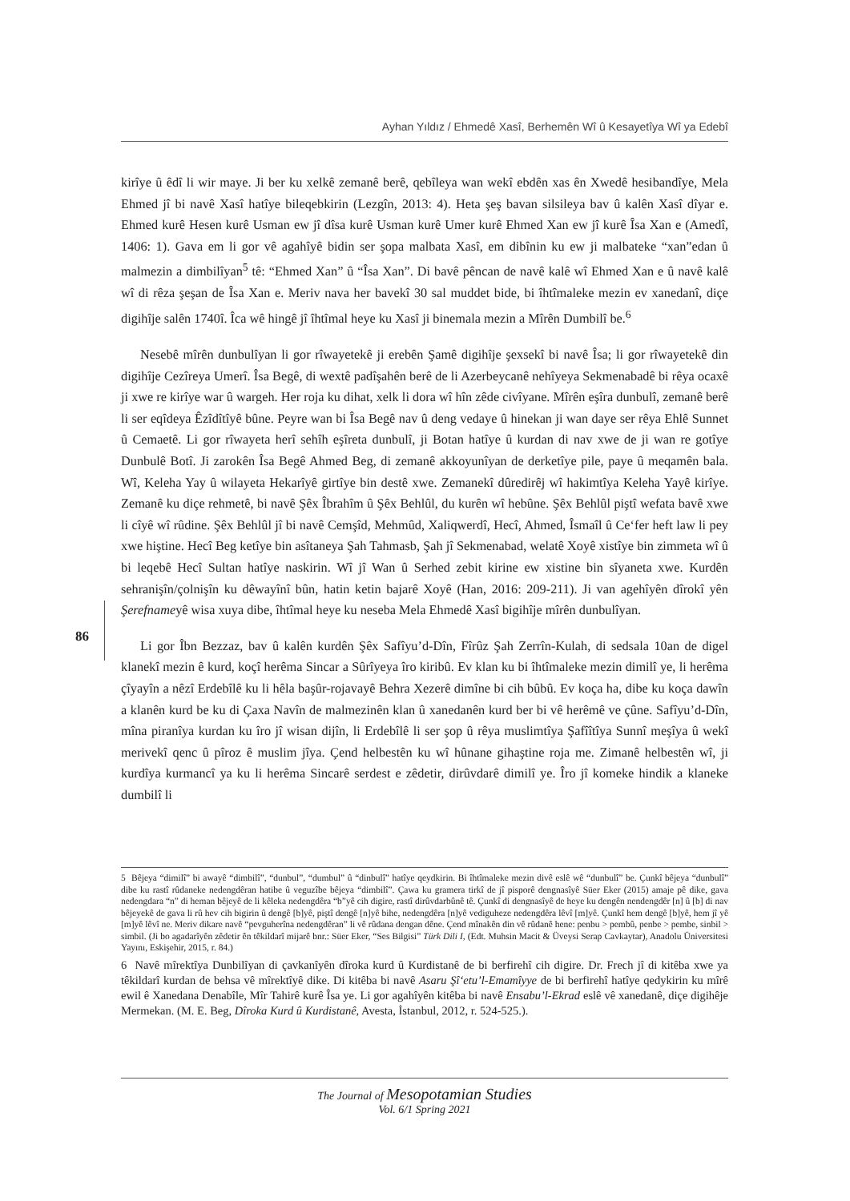Ayhan Yıldız / Ehmedê Xasî, Berhemên Wî û Kesayetîya Wî ya Edebî
kirîye û êdî li wir maye. Ji ber ku xelkê zemanê berê, qebîleya wan wekî ebdên xas ên Xwedê hesibandîye, Mela Ehmed jî bi navê Xasî hatîye bileqebkirin (Lezgîn, 2013: 4). Heta şeş bavan silsileya bav û kalên Xasî dîyar e. Ehmed kurê Hesen kurê Usman ew jî dîsa kurê Usman kurê Umer kurê Ehmed Xan ew jî kurê Îsa Xan e (Amedî, 1406: 1). Gava em li gor vê agahîyê bidin ser şopa malbata Xasî, em dibînin ku ew ji malbateke “xan”edan û malmezin a dimbilîyan<sup>5</sup> tê: “Ehmed Xan” û “Îsa Xan”. Di bavê pêncan de navê kalê wî Ehmed Xan e û navê kalê wî di rêza şeşan de Îsa Xan e. Meriv nava her bavekî 30 sal muddet bide, bi îhtîmaleke mezin ev xanedanî, diçe digihîje salên 1740î. Îca wê hingê jî îhtîmal heye ku Xasî ji binemala mezin a Mîrên Dumbilî be.<sup>6</sup>
Nesebê mîrên dunbulîyan li gor rîwayetekê ji erebên Şamê digihîje şexsekî bi navê Îsa; li gor rîwayetekê din digihîje Cezîreya Umerî. Îsa Begê, di wextê padîşahên berê de li Azerbeycanê nehîyeya Sekmenabadê bi rêya ocaxê ji xwe re kirîye war û wargeh. Her roja ku dihat, xelk li dora wî hîn zêde civîyane. Mîrên eşîra dunbulî, zemanê berê li ser eqîdeya Êzîdîtîyê bûne. Peyre wan bi Îsa Begê nav û deng vedaye û hinekan ji wan daye ser rêya Ehlê Sunnet û Cemaetê. Li gor rîwayeta herî sehîh eşîreta dunbulî, ji Botan hatîye û kurdan di nav xwe de ji wan re gotîye Dunbulê Botî. Ji zarokên Îsa Begê Ahmed Beg, di zemanê akkoyunîyan de derketîye pile, paye û meqamên bala. Wî, Keleha Yay û wilayeta Hekarîyê girtîye bin destê xwe. Zemanekî dûredirêj wî hakimtîya Keleha Yayê kirîye. Zemanê ku diçe rehmetê, bi navê Şêx Îbrahîm û Şêx Behlûl, du kurên wî hebûne. Şêx Behlûl piştî wefata bavê xwe li cîyê wî rûdine. Şêx Behlûl jî bi navê Cemşîd, Mehmûd, Xaliqwerdî, Hecî, Ahmed, Îsmaîl û Ce‘fer heft law li pey xwe hiştine. Hecî Beg ketîye bin asîtaneya Şah Tahmasb, Şah jî Sekmenabad, welatê Xoyê xistîye bin zimmeta wî û bi leqebê Hecî Sultan hatîye naskirin. Wî jî Wan û Serhed zebit kirine ew xistine bin sîyaneta xwe. Kurdên sehranişîn/çolnişîn ku dêwayînî bûn, hatin ketin bajarê Xoyê (Han, 2016: 209-211). Ji van agehîyên dîrokî yên Şerefnameyê wisa xuya dibe, îhtîmal heye ku neseba Mela Ehmedê Xasî bigihîje mîrên dunbulîyan.
Li gor Îbn Bezzaz, bav û kalên kurdên Şêx Safîyu’d-Dîn, Fîrûz Şah Zerrîn-Kulah, di sedsala 10an de digel klanekî mezin ê kurd, koçî herêma Sincar a Sûrîyeya îro kiribû. Ev klan ku bi îhtîmaleke mezin dimilî ye, li herêma çîyayîn a nêzî Erdebîlê ku li hêla başûr-rojavayê Behra Xezerê dimîne bi cih bûbû. Ev koça ha, dibe ku koça dawîn a klanên kurd be ku di Çaxa Navîn de malmezinên klan û xanedanên kurd ber bi vê herêmê ve çûne. Safîyu’d-Dîn, mîna piranîya kurdan ku îro jî wisan dijîn, li Erdebîlê li ser şop û rêya muslimtîya Şafîîtîya Sunnî meşîya û wekî merivekî qenc û pîroz ê muslim jîya. Çend helbestên ku wî hûnane gihaştine roja me. Zimanê helbestên wî, ji kurdîya kurmancî ya ku li herêma Sincarê serdest e zêdetir, dirûvdarê dimilî ye. Îro jî komeke hindik a klaneke dumbilî li
86
5 Bêjeya “dimilî” bi awayê “dimbilî”, “dunbul”, “dumbul” û “dinbulî” hatîye qeydkirin. Bi îhtîmaleke mezin divê eslê wê “dunbulî” be. Çunkî bêjeya “dunbulî” dibe ku rastî rûdaneke nedengdêran hatibe û veguzîbe bêjeya “dimbilî”. Çawa ku gramera tirkî de jî pisporê dengnasîyê Süer Eker (2015) amaje pê dike, gava nedengdara “n” di heman bêjeyê de li kêleka nedengdêra “b”yê cih digire, rastî dirûvdarbûnê tê. Çunkî di dengnasîyê de heye ku dengên nendengdêr [n] û [b] di nav bêjeyekê de gava li rû hev cih bigirin û dengê [b]yê, piştî dengê [n]yê bihe, nedengdêra [n]yê vediguheze nedengdêra lêvî [m]yê. Çunkî hem dengê [b]yê, hem jî yê [m]yê lêvî ne. Meriv dikare navê “pevguherîna nedengdêran” li vê rûdana dengan dêne. Çend mînakên din vê rûdanê hene: penbu > pembû, penbe > pembe, sinbil > simbil. (Ji bo agadarîyên zêdetir ên têkildarî mijarê bnr.: Süer Eker, “Ses Bilgisi” Türk Dili I, (Edt. Muhsin Macit & Üveysi Serap Cavkaytar), Anadolu Üniversitesi Yayını, Eskişehir, 2015, r. 84.)
6 Navê mîrektîya Dunbilîyan di çavkanîyên dîroka kurd û Kurdistanê de bi berfirehî cih digire. Dr. Frech jî di kitêba xwe ya têkildarî kurdan de behsa vê mîrektîyê dike. Di kitêba bi navê Asaru Şî‘etu’l-Emamîyye de bi berfirehî hatîye qedykirin ku mîrê ewil ê Xanedana Denabîle, Mîr Tahirê kurê Îsa ye. Li gor agahîyên kitêba bi navê Ensabu’l-Ekrad eslê vê xanedanê, diçe digihêje Mermekan. (M. E. Beg, Dîroka Kurd û Kurdistanê, Avesta, İstanbul, 2012, r. 524-525.).
The Journal of Mesopotamian Studies
Vol. 6/1 Spring 2021